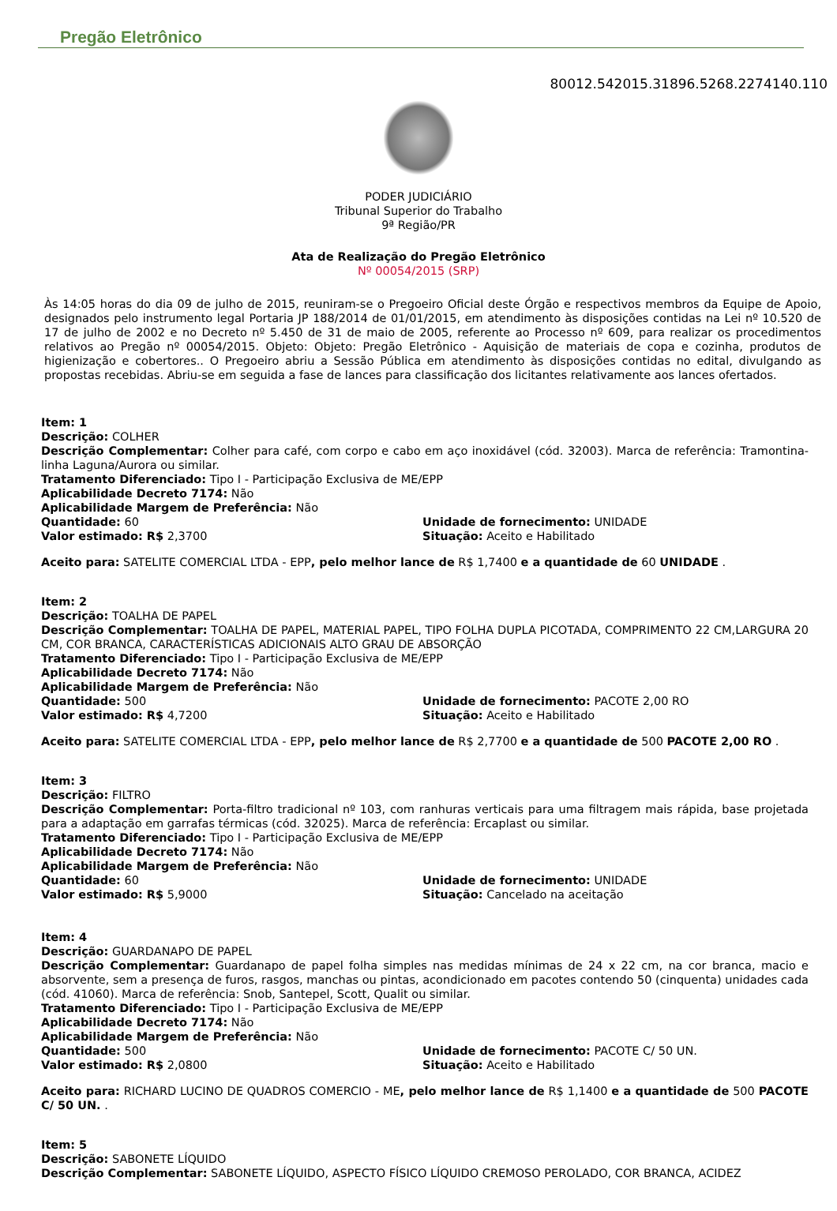Pregão Eletrônico
80012.542015.31896.5268.2274140.110
PODER JUDICIÁRIO
Tribunal Superior do Trabalho
9ª Região/PR
Ata de Realização do Pregão Eletrônico
Nº 00054/2015 (SRP)
Às 14:05 horas do dia 09 de julho de 2015, reuniram-se o Pregoeiro Oficial deste Órgão e respectivos membros da Equipe de Apoio, designados pelo instrumento legal Portaria JP 188/2014 de 01/01/2015, em atendimento às disposições contidas na Lei nº 10.520 de 17 de julho de 2002 e no Decreto nº 5.450 de 31 de maio de 2005, referente ao Processo nº 609, para realizar os procedimentos relativos ao Pregão nº 00054/2015. Objeto: Objeto: Pregão Eletrônico - Aquisição de materiais de copa e cozinha, produtos de higienização e cobertores.. O Pregoeiro abriu a Sessão Pública em atendimento às disposições contidas no edital, divulgando as propostas recebidas. Abriu-se em seguida a fase de lances para classificação dos licitantes relativamente aos lances ofertados.
Item: 1
Descrição: COLHER
Descrição Complementar: Colher para café, com corpo e cabo em aço inoxidável (cód. 32003). Marca de referência: Tramontina- linha Laguna/Aurora ou similar.
Tratamento Diferenciado: Tipo I - Participação Exclusiva de ME/EPP
Aplicabilidade Decreto 7174: Não
Aplicabilidade Margem de Preferência: Não
Quantidade: 60
Valor estimado: R$ 2,3700
Unidade de fornecimento: UNIDADE
Situação: Aceito e Habilitado
Aceito para: SATELITE COMERCIAL LTDA - EPP, pelo melhor lance de R$ 1,7400 e a quantidade de 60 UNIDADE .
Item: 2
Descrição: TOALHA DE PAPEL
Descrição Complementar: TOALHA DE PAPEL, MATERIAL PAPEL, TIPO FOLHA DUPLA PICOTADA, COMPRIMENTO 22 CM,LARGURA 20 CM, COR BRANCA, CARACTERÍSTICAS ADICIONAIS ALTO GRAU DE ABSORÇÃO
Tratamento Diferenciado: Tipo I - Participação Exclusiva de ME/EPP
Aplicabilidade Decreto 7174: Não
Aplicabilidade Margem de Preferência: Não
Quantidade: 500
Valor estimado: R$ 4,7200
Unidade de fornecimento: PACOTE 2,00 RO
Situação: Aceito e Habilitado
Aceito para: SATELITE COMERCIAL LTDA - EPP, pelo melhor lance de R$ 2,7700 e a quantidade de 500 PACOTE 2,00 RO .
Item: 3
Descrição: FILTRO
Descrição Complementar: Porta-filtro tradicional nº 103, com ranhuras verticais para uma filtragem mais rápida, base projetada para a adaptação em garrafas térmicas (cód. 32025). Marca de referência: Ercaplast ou similar.
Tratamento Diferenciado: Tipo I - Participação Exclusiva de ME/EPP
Aplicabilidade Decreto 7174: Não
Aplicabilidade Margem de Preferência: Não
Quantidade: 60
Valor estimado: R$ 5,9000
Unidade de fornecimento: UNIDADE
Situação: Cancelado na aceitação
Item: 4
Descrição: GUARDANAPO DE PAPEL
Descrição Complementar: Guardanapo de papel folha simples nas medidas mínimas de 24 x 22 cm, na cor branca, macio e absorvente, sem a presença de furos, rasgos, manchas ou pintas, acondicionado em pacotes contendo 50 (cinquenta) unidades cada (cód. 41060). Marca de referência: Snob, Santepel, Scott, Qualit ou similar.
Tratamento Diferenciado: Tipo I - Participação Exclusiva de ME/EPP
Aplicabilidade Decreto 7174: Não
Aplicabilidade Margem de Preferência: Não
Quantidade: 500
Valor estimado: R$ 2,0800
Unidade de fornecimento: PACOTE C/ 50 UN.
Situação: Aceito e Habilitado
Aceito para: RICHARD LUCINO DE QUADROS COMERCIO - ME, pelo melhor lance de R$ 1,1400 e a quantidade de 500 PACOTE C/ 50 UN. .
Item: 5
Descrição: SABONETE LÍQUIDO
Descrição Complementar: SABONETE LÍQUIDO, ASPECTO FÍSICO LÍQUIDO CREMOSO PEROLADO, COR BRANCA, ACIDEZ